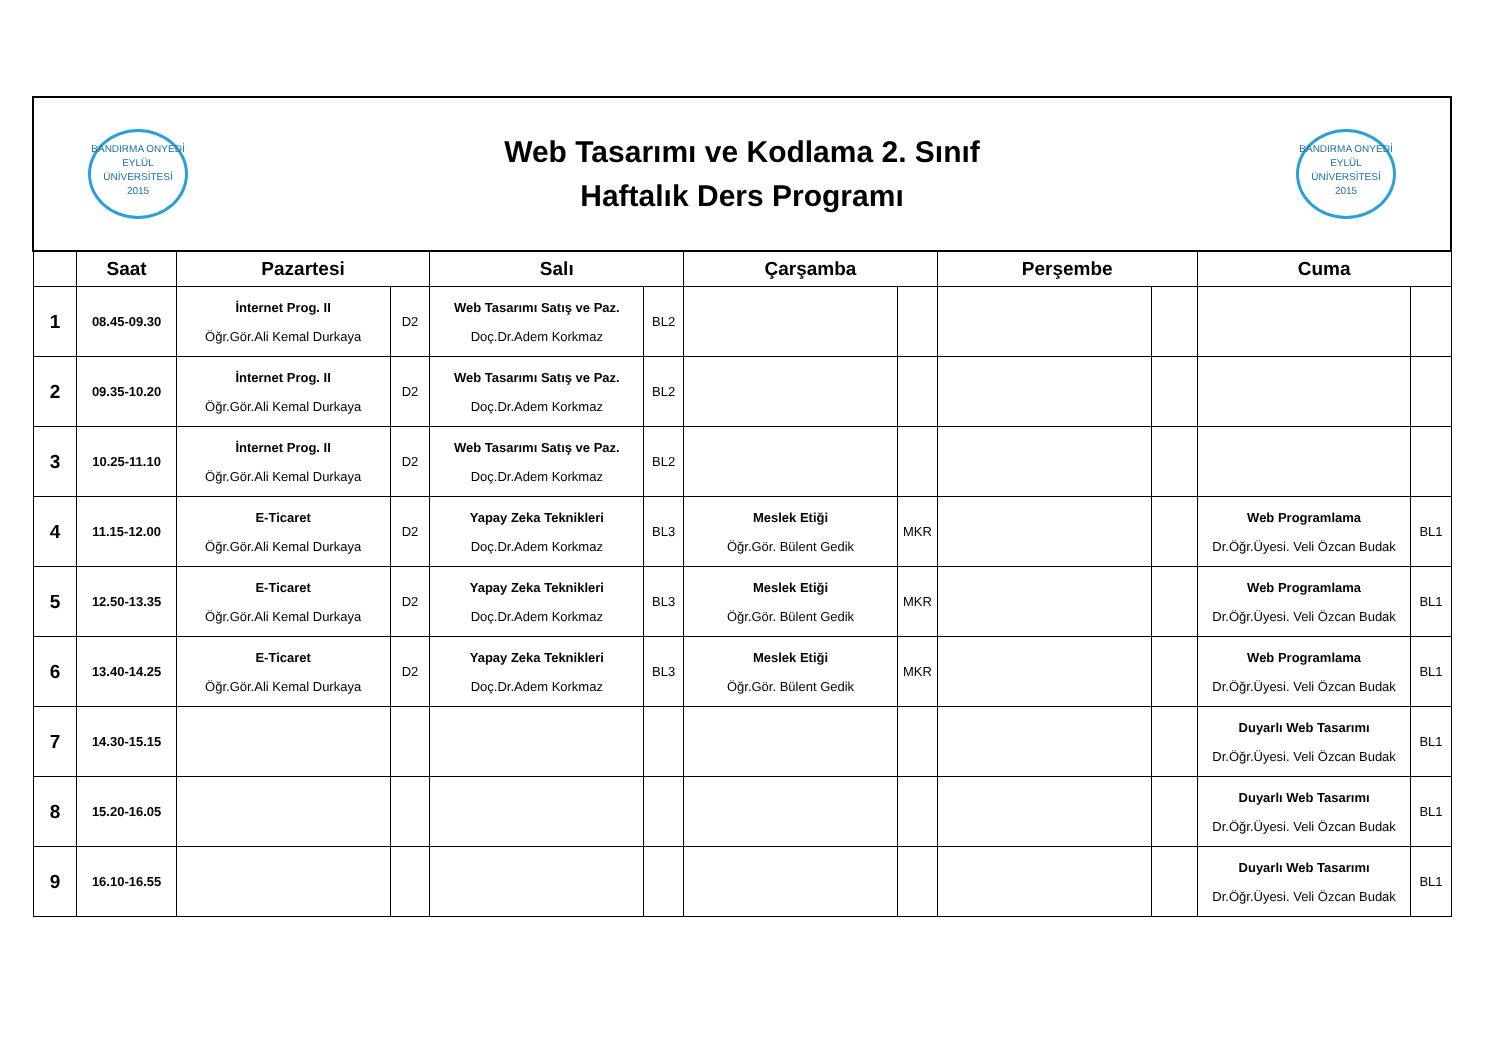| BANDIRMA ONYEDİ EYLÜL ÜNİVERSİTESİ 2015 Web Tasarımı ve Kodlama 2. Sınıf Haftalık Ders Programı BANDIRMA ONYEDİ EYLÜL ÜNİVERSİTESİ 2015 | | | | | | | | | | | |
| | Saat | Pazartesi | | Salı | | Çarşamba | | Perşembe | | Cuma | |
| 1 | 08.45-09.30 | İnternet Prog. II Öğr.Gör.Ali Kemal Durkaya | D2 | Web Tasarımı Satış ve Paz. Doç.Dr.Adem Korkmaz | BL2 | | | | | | |
| 2 | 09.35-10.20 | İnternet Prog. II Öğr.Gör.Ali Kemal Durkaya | D2 | Web Tasarımı Satış ve Paz. Doç.Dr.Adem Korkmaz | BL2 | | | | | | |
| 3 | 10.25-11.10 | İnternet Prog. II Öğr.Gör.Ali Kemal Durkaya | D2 | Web Tasarımı Satış ve Paz. Doç.Dr.Adem Korkmaz | BL2 | | | | | | |
| 4 | 11.15-12.00 | E-Ticaret Öğr.Gör.Ali Kemal Durkaya | D2 | Yapay Zeka Teknikleri Doç.Dr.Adem Korkmaz | BL3 | Meslek Etiği Öğr.Gör. Bülent Gedik | MKR | | | Web Programlama Dr.Öğr.Üyesi. Veli Özcan Budak | BL1 |
| 5 | 12.50-13.35 | E-Ticaret Öğr.Gör.Ali Kemal Durkaya | D2 | Yapay Zeka Teknikleri Doç.Dr.Adem Korkmaz | BL3 | Meslek Etiği Öğr.Gör. Bülent Gedik | MKR | | | Web Programlama Dr.Öğr.Üyesi. Veli Özcan Budak | BL1 |
| 6 | 13.40-14.25 | E-Ticaret Öğr.Gör.Ali Kemal Durkaya | D2 | Yapay Zeka Teknikleri Doç.Dr.Adem Korkmaz | BL3 | Meslek Etiği Öğr.Gör. Bülent Gedik | MKR | | | Web Programlama Dr.Öğr.Üyesi. Veli Özcan Budak | BL1 |
| 7 | 14.30-15.15 | | | | | | | | | Duyarlı Web Tasarımı Dr.Öğr.Üyesi. Veli Özcan Budak | BL1 |
| 8 | 15.20-16.05 | | | | | | | | | Duyarlı Web Tasarımı Dr.Öğr.Üyesi. Veli Özcan Budak | BL1 |
| 9 | 16.10-16.55 | | | | | | | | | Duyarlı Web Tasarımı Dr.Öğr.Üyesi. Veli Özcan Budak | BL1 |